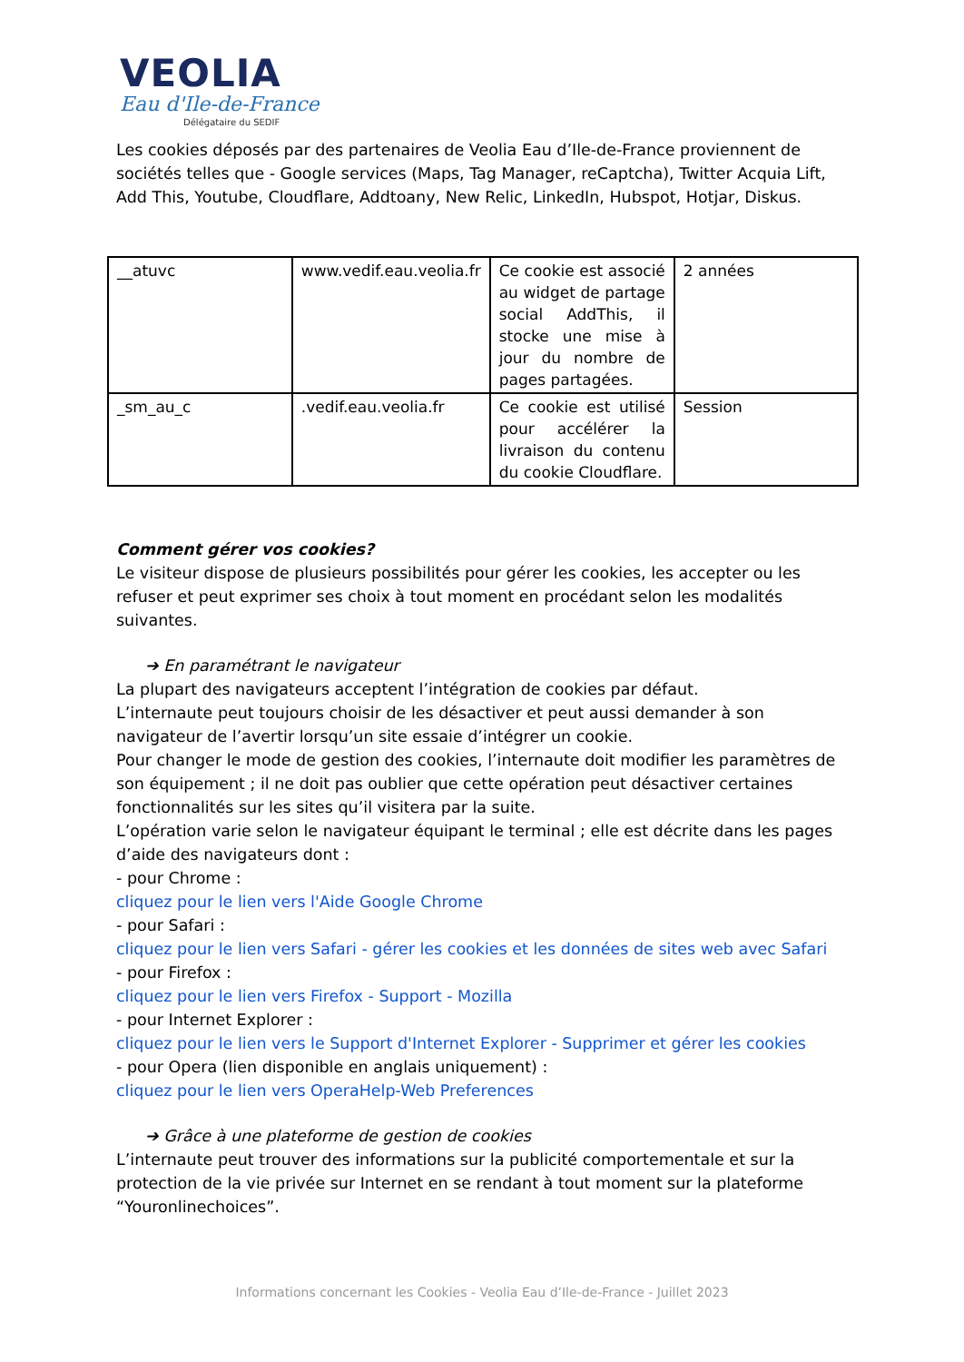VEOLIA
Eau d'Ile-de-France
Délégataire du SEDIF
Les cookies déposés par des partenaires de Veolia Eau d’Ile-de-France proviennent de sociétés telles que - Google services (Maps, Tag Manager, reCaptcha), Twitter Acquia Lift, Add This, Youtube, Cloudflare, Addtoany, New Relic, LinkedIn, Hubspot, Hotjar, Diskus.
| __atuvc | www.vedif.eau.veolia.fr | Ce cookie est associé au widget de partage social AddThis, il stocke une mise à jour du nombre de pages partagées. | 2 années |
| _sm_au_c | .vedif.eau.veolia.fr | Ce cookie est utilisé pour accélérer la livraison du contenu du cookie Cloudflare. | Session |
Comment gérer vos cookies?
Le visiteur dispose de plusieurs possibilités pour gérer les cookies, les accepter ou les refuser et peut exprimer ses choix à tout moment en procédant selon les modalités suivantes.
➔ En paramétrant le navigateur
La plupart des navigateurs acceptent l’intégration de cookies par défaut.
L’internaute peut toujours choisir de les désactiver et peut aussi demander à son navigateur de l’avertir lorsqu’un site essaie d’intégrer un cookie.
Pour changer le mode de gestion des cookies, l’internaute doit modifier les paramètres de son équipement ; il ne doit pas oublier que cette opération peut désactiver certaines fonctionnalités sur les sites qu’il visitera par la suite.
L’opération varie selon le navigateur équipant le terminal ; elle est décrite dans les pages d’aide des navigateurs dont :
- pour Chrome :
cliquez pour le lien vers l'Aide Google Chrome
- pour Safari :
cliquez pour le lien vers Safari - gérer les cookies et les données de sites web avec Safari
- pour Firefox :
cliquez pour le lien vers Firefox - Support - Mozilla
- pour Internet Explorer :
cliquez pour le lien vers le Support d'Internet Explorer - Supprimer et gérer les cookies
- pour Opera (lien disponible en anglais uniquement) :
cliquez pour le lien vers OperaHelp-Web Preferences
➔ Grâce à une plateforme de gestion de cookies
L’internaute peut trouver des informations sur la publicité comportementale et sur la protection de la vie privée sur Internet en se rendant à tout moment sur la plateforme “Youronlinechoices”.
Informations concernant les Cookies - Veolia Eau d’Ile-de-France - Juillet 2023